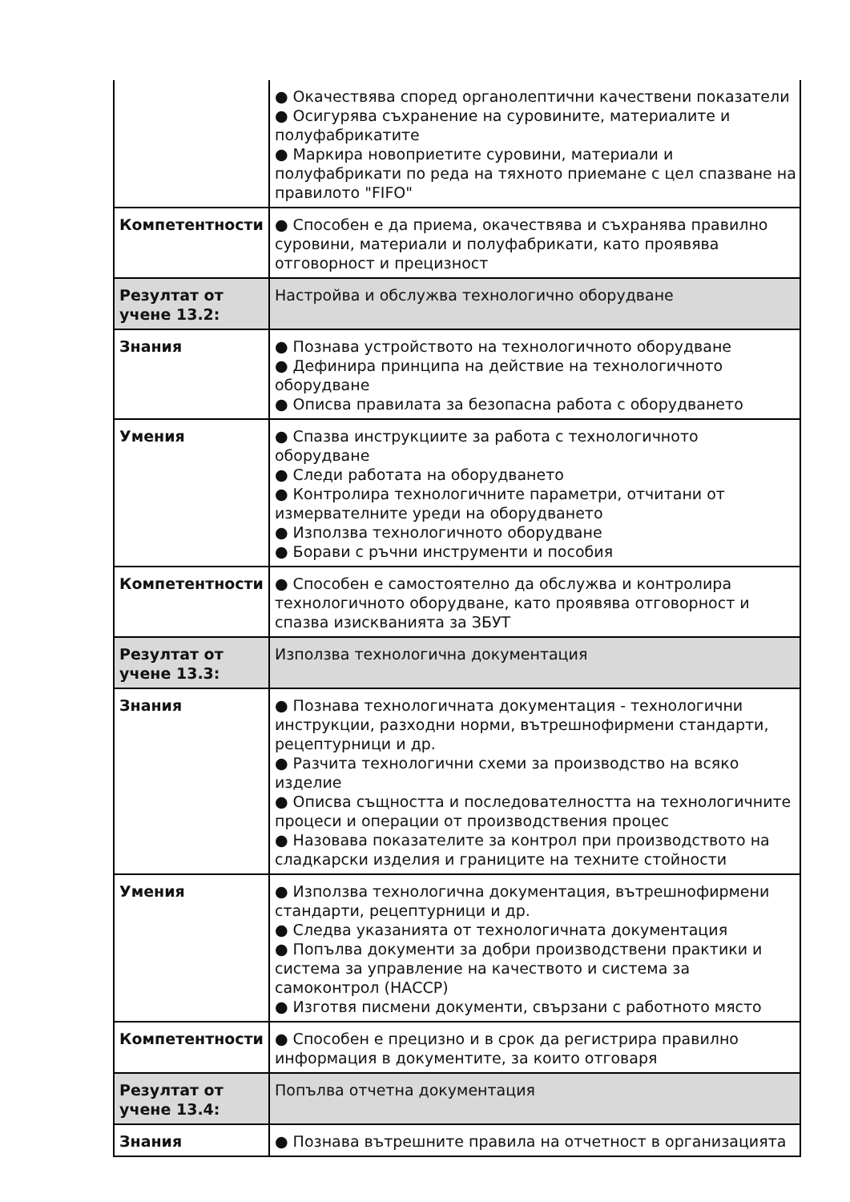| | ● Окачествява според органолептични качествени показатели ● Осигурява съхранение на суровините, материалите и полуфабрикатите ● Маркира новоприетите суровини, материали и полуфабрикати по реда на тяхното приемане с цел спазване на правилото "FIFO" |
| Компетентности | ● Способен е да приема, окачествява и съхранява правилно суровини, материали и полуфабрикати, като проявява отговорност и прецизност |
| Резултат от учене 13.2: | Настройва и обслужва технологично оборудване |
| Знания | ● Познава устройството на технологичното оборудване ● Дефинира принципа на действие на технологичното оборудване ● Описва правилата за безопасна работа с оборудването |
| Умения | ● Спазва инструкциите за работа с технологичното оборудване ● Следи работата на оборудването ● Контролира технологичните параметри, отчитани от измервателните уреди на оборудването ● Използва технологичното оборудване ● Борави с ръчни инструменти и пособия |
| Компетентности | ● Способен е самостоятелно да обслужва и контролира технологичното оборудване, като проявява отговорност и спазва изискванията за ЗБУТ |
| Резултат от учене 13.3: | Използва технологична документация |
| Знания | ● Познава технологичната документация - технологични инструкции, разходни норми, вътрешнофирмени стандарти, рецептурници и др. ● Разчита технологични схеми за производство на всяко изделие ● Описва същността и последователността на технологичните процеси и операции от производствения процес ● Назовава показателите за контрол при производството на сладкарски изделия и границите на техните стойности |
| Умения | ● Използва технологична документация, вътрешнофирмени стандарти, рецептурници и др. ● Следва указанията от технологичната документация ● Попълва документи за добри производствени практики и система за управление на качеството и система за самоконтрол (НАССР) ● Изготвя писмени документи, свързани с работното място |
| Компетентности | ● Способен е прецизно и в срок да регистрира правилно информация в документите, за които отговаря |
| Резултат от учене 13.4: | Попълва отчетна документация |
| Знания | ● Познава вътрешните правила на отчетност в организацията |